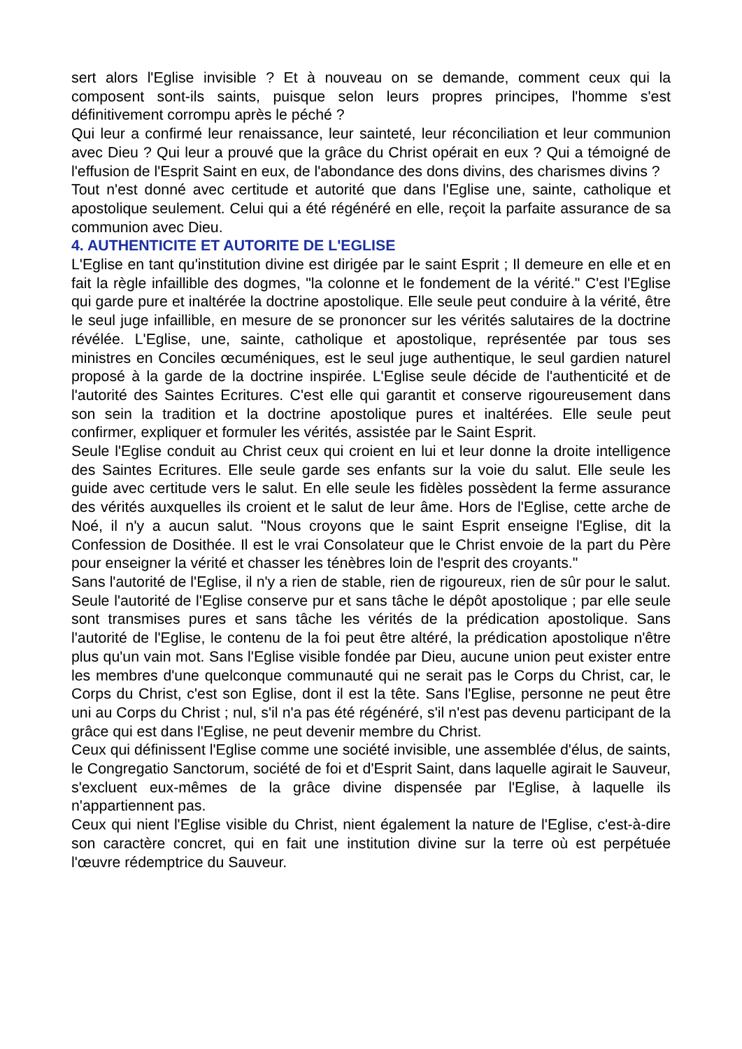sert alors l'Eglise invisible ? Et à nouveau on se demande, comment ceux qui la composent sont-ils saints, puisque selon leurs propres principes, l'homme s'est définitivement corrompu après le péché ?
Qui leur a confirmé leur renaissance, leur sainteté, leur réconciliation et leur communion avec Dieu ? Qui leur a prouvé que la grâce du Christ opérait en eux ? Qui a témoigné de l'effusion de l'Esprit Saint en eux, de l'abondance des dons divins, des charismes divins ?
Tout n'est donné avec certitude et autorité que dans l'Eglise une, sainte, catholique et apostolique seulement. Celui qui a été régénéré en elle, reçoit la parfaite assurance de sa communion avec Dieu.
4. AUTHENTICITE ET AUTORITE DE L'EGLISE
L'Eglise en tant qu'institution divine est dirigée par le saint Esprit ; Il demeure en elle et en fait la règle infaillible des dogmes, "la colonne et le fondement de la vérité." C'est l'Eglise qui garde pure et inaltérée la doctrine apostolique. Elle seule peut conduire à la vérité, être le seul juge infaillible, en mesure de se prononcer sur les vérités salutaires de la doctrine révélée. L'Eglise, une, sainte, catholique et apostolique, représentée par tous ses ministres en Conciles œcuméniques, est le seul juge authentique, le seul gardien naturel proposé à la garde de la doctrine inspirée. L'Eglise seule décide de l'authenticité et de l'autorité des Saintes Ecritures. C'est elle qui garantit et conserve rigoureusement dans son sein la tradition et la doctrine apostolique pures et inaltérées. Elle seule peut confirmer, expliquer et formuler les vérités, assistée par le Saint Esprit.
Seule l'Eglise conduit au Christ ceux qui croient en lui et leur donne la droite intelligence des Saintes Ecritures. Elle seule garde ses enfants sur la voie du salut. Elle seule les guide avec certitude vers le salut. En elle seule les fidèles possèdent la ferme assurance des vérités auxquelles ils croient et le salut de leur âme. Hors de l'Eglise, cette arche de Noé, il n'y a aucun salut. "Nous croyons que le saint Esprit enseigne l'Eglise, dit la Confession de Dosithée. Il est le vrai Consolateur que le Christ envoie de la part du Père pour enseigner la vérité et chasser les ténèbres loin de l'esprit des croyants."
Sans l'autorité de l'Eglise, il n'y a rien de stable, rien de rigoureux, rien de sûr pour le salut. Seule l'autorité de l'Eglise conserve pur et sans tâche le dépôt apostolique ; par elle seule sont transmises pures et sans tâche les vérités de la prédication apostolique. Sans l'autorité de l'Eglise, le contenu de la foi peut être altéré, la prédication apostolique n'être plus qu'un vain mot. Sans l'Eglise visible fondée par Dieu, aucune union peut exister entre les membres d'une quelconque communauté qui ne serait pas le Corps du Christ, car, le Corps du Christ, c'est son Eglise, dont il est la tête. Sans l'Eglise, personne ne peut être uni au Corps du Christ ; nul, s'il n'a pas été régénéré, s'il n'est pas devenu participant de la grâce qui est dans l'Eglise, ne peut devenir membre du Christ.
Ceux qui définissent l'Eglise comme une société invisible, une assemblée d'élus, de saints, le Congregatio Sanctorum, société de foi et d'Esprit Saint, dans laquelle agirait le Sauveur, s'excluent eux-mêmes de la grâce divine dispensée par l'Eglise, à laquelle ils n'appartiennent pas.
Ceux qui nient l'Eglise visible du Christ, nient également la nature de l'Eglise, c'est-à-dire son caractère concret, qui en fait une institution divine sur la terre où est perpétuée l'œuvre rédemptrice du Sauveur.